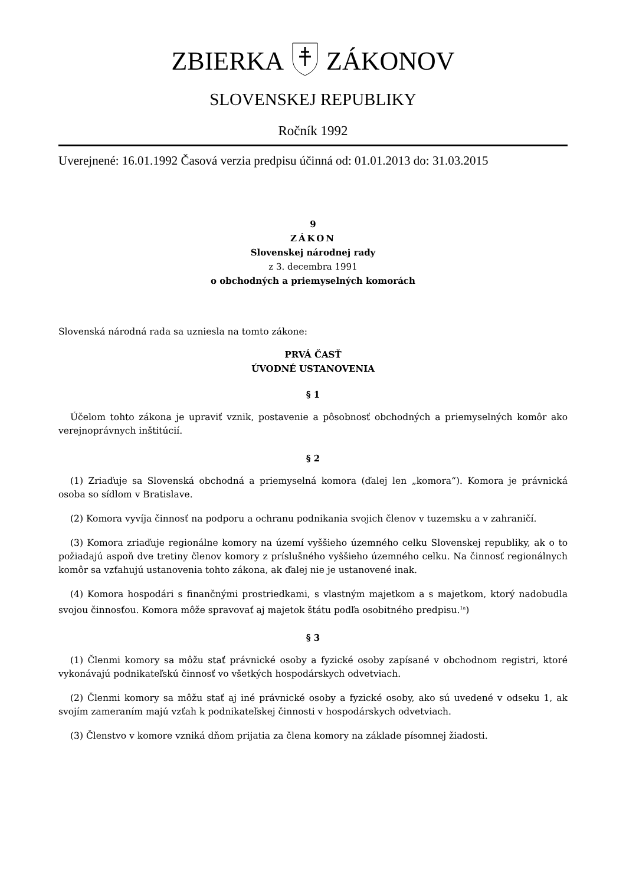ZBIERKA ZÁKONOV
SLOVENSKEJ REPUBLIKY
Ročník 1992
Uverejnené: 16.01.1992 Časová verzia predpisu účinná od: 01.01.2013 do: 31.03.2015
9
ZÁKON
Slovenskej národnej rady
z 3. decembra 1991
o obchodných a priemyselných komorách
Slovenská národná rada sa uzniesla na tomto zákone:
PRVÁ ČASŤ
ÚVODNÉ USTANOVENIA
§ 1
Účelom tohto zákona je upraviť vznik, postavenie a pôsobnosť obchodných a priemyselných komôr ako verejnoprávnych inštitúcií.
§ 2
(1) Zriaďuje sa Slovenská obchodná a priemyselná komora (ďalej len „komora“). Komora je právnická osoba so sídlom v Bratislave.
(2) Komora vyvíja činnosť na podporu a ochranu podnikania svojich členov v tuzemsku a v zahraničí.
(3) Komora zriaďuje regionálne komory na území vyššieho územného celku Slovenskej republiky, ak o to požiadajú aspoň dve tretiny členov komory z príslušného vyššieho územného celku. Na činnosť regionálnych komôr sa vzťahujú ustanovenia tohto zákona, ak ďalej nie je ustanovené inak.
(4) Komora hospodári s finančnými prostriedkami, s vlastným majetkom a s majetkom, ktorý nadobudla svojou činnosťou. Komora môže spravovať aj majetok štátu podľa osobitného predpisu.<sup>1a</sup>)
§ 3
(1) Členmi komory sa môžu stať právnické osoby a fyzické osoby zapísané v obchodnom registri, ktoré vykonávajú podnikateľskú činnosť vo všetkých hospodárskych odvetviach.
(2) Členmi komory sa môžu stať aj iné právnické osoby a fyzické osoby, ako sú uvedené v odseku 1, ak svojím zameraním majú vzťah k podnikateľskej činnosti v hospodárskych odvetviach.
(3) Členstvo v komore vzniká dňom prijatia za člena komory na základe písomnej žiadosti.